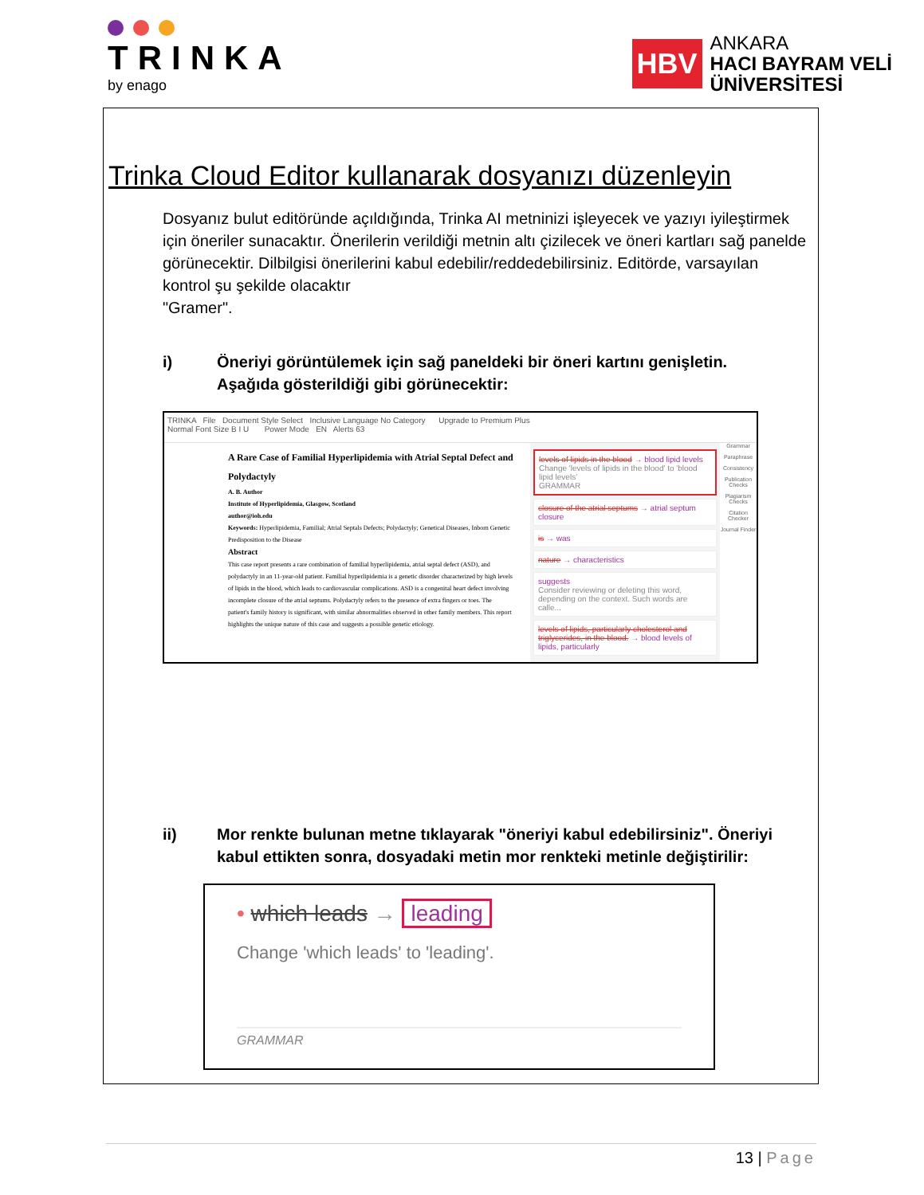TRINKA
by enago
HBV
ANKARA
HACI BAYRAM VELİ
ÜNİVERSİTESİ
Trinka Cloud Editor kullanarak dosyanızı düzenleyin
Dosyanız bulut editöründe açıldığında, Trinka AI metninizi işleyecek ve yazıyı iyileştirmek için öneriler sunacaktır. Önerilerin verildiği metnin altı çizilecek ve öneri kartları sağ panelde görünecektir. Dilbilgisi önerilerini kabul edebilir/reddedebilirsiniz. Editörde, varsayılan kontrol şu şekilde olacaktır
"Gramer".
i) Öneriyi görüntülemek için sağ paneldeki bir öneri kartını genişletin. Aşağıda gösterildiği gibi görünecektir:
TRINKA File Document Style Select Inclusive Language No Category Upgrade to Premium Plus
Normal Font Size B I U Power Mode EN Alerts 63
A Rare Case of Familial Hyperlipidemia with Atrial Septal Defect and Polydactyly
A. B. Author
Institute of Hyperlipidemia, Glasgow, Scotland
author@ioh.edu
Keywords: Hyperlipidemia, Familial; Atrial Septals Defects; Polydactyly; Genetical Diseases, Inborn Genetic Predisposition to the Disease
Abstract
This case report presents a rare combination of familial hyperlipidemia, atrial septal defect (ASD), and polydactyly in an 11-year-old patient. Familial hyperlipidemia is a genetic disorder characterized by high levels of lipids in the blood, which leads to cardiovascular complications. ASD is a congenital heart defect involving incomplete closure of the atrial septums. Polydactyly refers to the presence of extra fingers or toes. The patient's family history is significant, with similar abnormalities observed in other family members. This report highlights the unique nature of this case and suggests a possible genetic etiology.
levels of lipids in the blood → blood lipid levels
Change 'levels of lipids in the blood' to 'blood lipid levels'
GRAMMAR
closure of the atrial septums → atrial septum closure
is → was
nature → characteristics
suggests
Consider reviewing or deleting this word, depending on the context. Such words are calle...
levels of lipids, particularly cholesterol and triglycerides, in the blood. → blood levels of lipids, particularly
Grammar
Paraphrase
Consistency
Publication Checks
Plagiarism Checks
Citation Checker
Journal Finder
ii) Mor renkte bulunan metne tıklayarak "öneriyi kabul edebilirsiniz". Öneriyi kabul ettikten sonra, dosyadaki metin mor renkteki metinle değiştirilir:
• which leads → leading
Change 'which leads' to 'leading'.
GRAMMAR
13 | Page